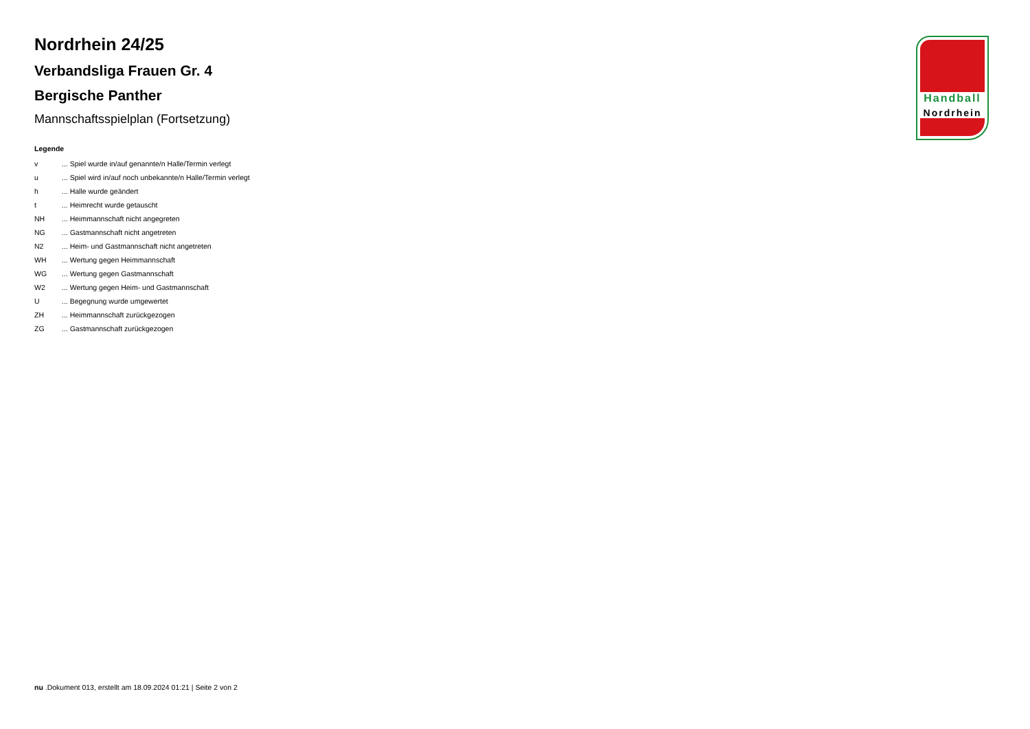Nordrhein 24/25
Verbandsliga Frauen Gr. 4
Bergische Panther
Mannschaftsspielplan (Fortsetzung)
Legende
| v | ... Spiel wurde in/auf genannte/n Halle/Termin verlegt |
| u | ... Spiel wird in/auf noch unbekannte/n Halle/Termin verlegt |
| h | ... Halle wurde geändert |
| t | ... Heimrecht wurde getauscht |
| NH | ... Heimmannschaft nicht angegreten |
| NG | ... Gastmannschaft nicht angetreten |
| N2 | ... Heim- und Gastmannschaft nicht angetreten |
| WH | ... Wertung gegen Heimmannschaft |
| WG | ... Wertung gegen Gastmannschaft |
| W2 | ... Wertung gegen Heim- und Gastmannschaft |
| U | ... Begegnung wurde umgewertet |
| ZH | ... Heimmannschaft zurückgezogen |
| ZG | ... Gastmannschaft zurückgezogen |
Handball
Nordrhein
nu .Dokument 013, erstellt am 18.09.2024 01:21 | Seite 2 von 2